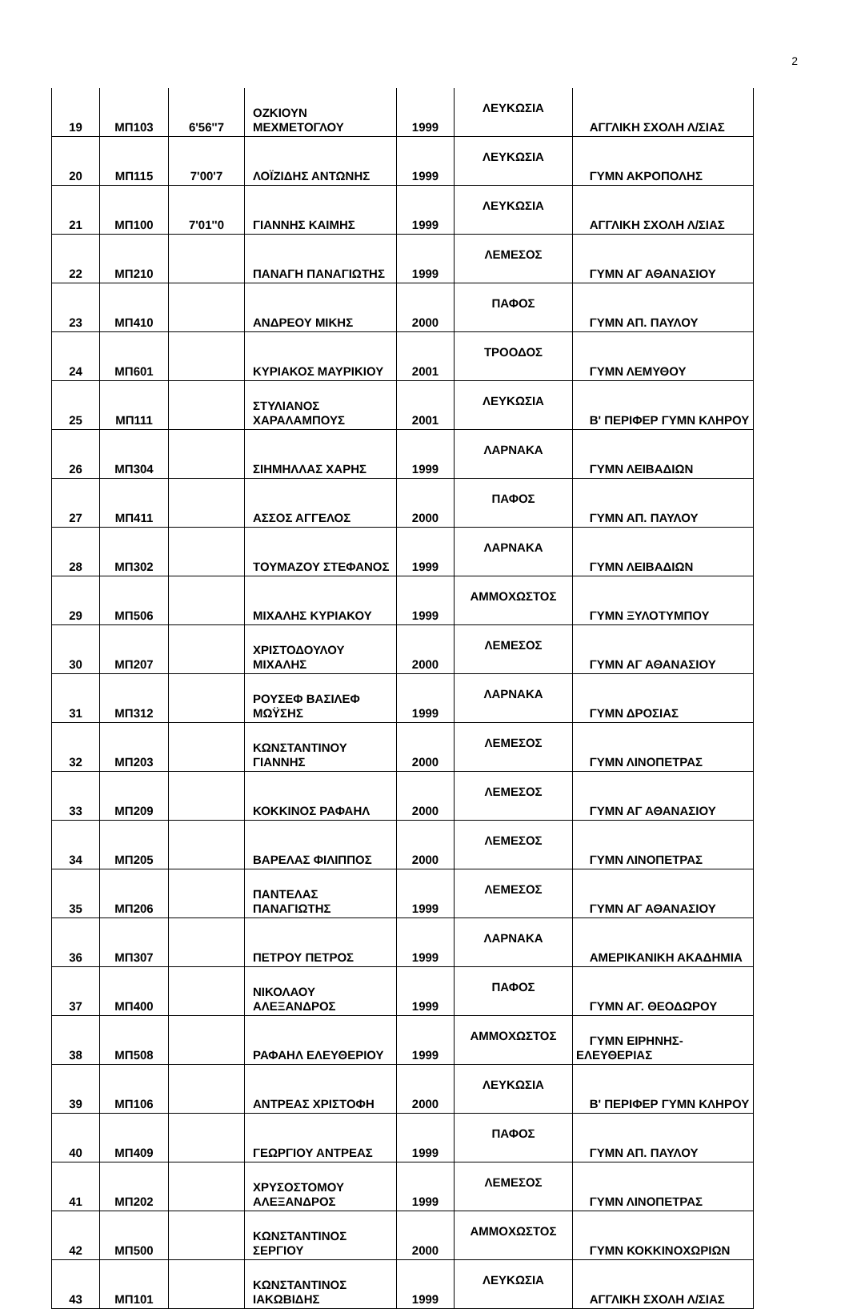2
| 19 | ΜΠ103 | 6'56''7 | ΟΖΚΙΟΥΝ ΜΕΧΜΕΤΟΓΛΟΥ | 1999 | ΛΕΥΚΩΣΙΑ | ΑΓΓΛΙΚΗ ΣΧΟΛΗ Λ/ΣΙΑΣ |
| 20 | ΜΠ115 | 7'00'7 | ΛΟΪΖΙΔΗΣ ΑΝΤΩΝΗΣ | 1999 | ΛΕΥΚΩΣΙΑ | ΓΥΜΝ ΑΚΡΟΠΟΛΗΣ |
| 21 | ΜΠ100 | 7'01''0 | ΓΙΑΝΝΗΣ ΚΑΙΜΗΣ | 1999 | ΛΕΥΚΩΣΙΑ | ΑΓΓΛΙΚΗ ΣΧΟΛΗ Λ/ΣΙΑΣ |
| 22 | ΜΠ210 | | ΠΑΝΑΓΗ ΠΑΝΑΓΙΩΤΗΣ | 1999 | ΛΕΜΕΣΟΣ | ΓΥΜΝ ΑΓ ΑΘΑΝΑΣΙΟΥ |
| 23 | ΜΠ410 | | ΑΝΔΡΕΟΥ ΜΙΚΗΣ | 2000 | ΠΑΦΟΣ | ΓΥΜΝ ΑΠ. ΠΑΥΛΟΥ |
| 24 | ΜΠ601 | | ΚΥΡΙΑΚΟΣ ΜΑΥΡΙΚΙΟΥ | 2001 | ΤΡΟΟΔΟΣ | ΓΥΜΝ ΛΕΜΥΘΟΥ |
| 25 | ΜΠ111 | | ΣΤΥΛΙΑΝΟΣ ΧΑΡΑΛΑΜΠΟΥΣ | 2001 | ΛΕΥΚΩΣΙΑ | Β' ΠΕΡΙΦΕΡ ΓΥΜΝ ΚΛΗΡΟΥ |
| 26 | ΜΠ304 | | ΣΙΗΜΗΛΛΑΣ ΧΑΡΗΣ | 1999 | ΛΑΡΝΑΚΑ | ΓΥΜΝ ΛΕΙΒΑΔΙΩΝ |
| 27 | ΜΠ411 | | ΑΣΣΟΣ ΑΓΓΕΛΟΣ | 2000 | ΠΑΦΟΣ | ΓΥΜΝ ΑΠ. ΠΑΥΛΟΥ |
| 28 | ΜΠ302 | | ΤΟΥΜΑΖΟΥ ΣΤΕΦΑΝΟΣ | 1999 | ΛΑΡΝΑΚΑ | ΓΥΜΝ ΛΕΙΒΑΔΙΩΝ |
| 29 | ΜΠ506 | | ΜΙΧΑΛΗΣ ΚΥΡΙΑΚΟΥ | 1999 | ΑΜΜΟΧΩΣΤΟΣ | ΓΥΜΝ ΞΥΛΟΤΥΜΠΟΥ |
| 30 | ΜΠ207 | | ΧΡΙΣΤΟΔΟΥΛΟΥ ΜΙΧΑΛΗΣ | 2000 | ΛΕΜΕΣΟΣ | ΓΥΜΝ ΑΓ ΑΘΑΝΑΣΙΟΥ |
| 31 | ΜΠ312 | | ΡΟΥΣΕΦ ΒΑΣΙΛΕΦ ΜΩΫΣΗΣ | 1999 | ΛΑΡΝΑΚΑ | ΓΥΜΝ ΔΡΟΣΙΑΣ |
| 32 | ΜΠ203 | | ΚΩΝΣΤΑΝΤΙΝΟΥ ΓΙΑΝΝΗΣ | 2000 | ΛΕΜΕΣΟΣ | ΓΥΜΝ ΛΙΝΟΠΕΤΡΑΣ |
| 33 | ΜΠ209 | | ΚΟΚΚΙΝΟΣ ΡΑΦΑΗΛ | 2000 | ΛΕΜΕΣΟΣ | ΓΥΜΝ ΑΓ ΑΘΑΝΑΣΙΟΥ |
| 34 | ΜΠ205 | | ΒΑΡΕΛΑΣ ΦΙΛΙΠΠΟΣ | 2000 | ΛΕΜΕΣΟΣ | ΓΥΜΝ ΛΙΝΟΠΕΤΡΑΣ |
| 35 | ΜΠ206 | | ΠΑΝΤΕΛΑΣ ΠΑΝΑΓΙΩΤΗΣ | 1999 | ΛΕΜΕΣΟΣ | ΓΥΜΝ ΑΓ ΑΘΑΝΑΣΙΟΥ |
| 36 | ΜΠ307 | | ΠΕΤΡΟΥ ΠΕΤΡΟΣ | 1999 | ΛΑΡΝΑΚΑ | ΑΜΕΡΙΚΑΝΙΚΗ ΑΚΑΔΗΜΙΑ |
| 37 | ΜΠ400 | | ΝΙΚΟΛΑΟΥ ΑΛΕΞΑΝΔΡΟΣ | 1999 | ΠΑΦΟΣ | ΓΥΜΝ ΑΓ. ΘΕΟΔΩΡΟΥ |
| 38 | ΜΠ508 | | ΡΑΦΑΗΛ ΕΛΕΥΘΕΡΙΟΥ | 1999 | ΑΜΜΟΧΩΣΤΟΣ | ΓΥΜΝ ΕΙΡΗΝΗΣ-ΕΛΕΥΘΕΡΙΑΣ |
| 39 | ΜΠ106 | | ΑΝΤΡΕΑΣ ΧΡΙΣΤΟΦΗ | 2000 | ΛΕΥΚΩΣΙΑ | Β' ΠΕΡΙΦΕΡ ΓΥΜΝ ΚΛΗΡΟΥ |
| 40 | ΜΠ409 | | ΓΕΩΡΓΙΟΥ ΑΝΤΡΕΑΣ | 1999 | ΠΑΦΟΣ | ΓΥΜΝ ΑΠ. ΠΑΥΛΟΥ |
| 41 | ΜΠ202 | | ΧΡΥΣΟΣΤΟΜΟΥ ΑΛΕΞΑΝΔΡΟΣ | 1999 | ΛΕΜΕΣΟΣ | ΓΥΜΝ ΛΙΝΟΠΕΤΡΑΣ |
| 42 | ΜΠ500 | | ΚΩΝΣΤΑΝΤΙΝΟΣ ΣΕΡΓΙΟΥ | 2000 | ΑΜΜΟΧΩΣΤΟΣ | ΓΥΜΝ ΚΟΚΚΙΝΟΧΩΡΙΩΝ |
| 43 | ΜΠ101 | | ΚΩΝΣΤΑΝΤΙΝΟΣ ΙΑΚΩΒΙΔΗΣ | 1999 | ΛΕΥΚΩΣΙΑ | ΑΓΓΛΙΚΗ ΣΧΟΛΗ Λ/ΣΙΑΣ |